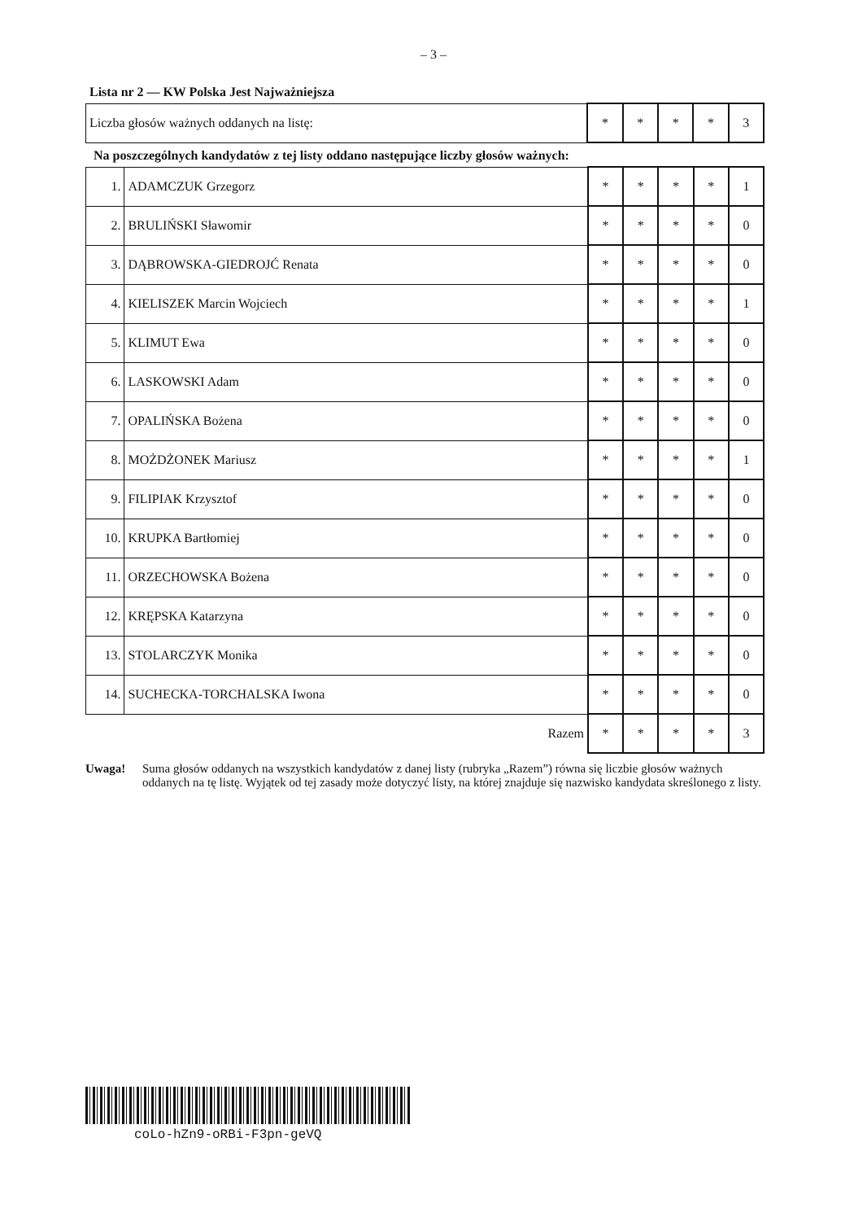– 3 –
Lista nr 2 — KW Polska Jest Najważniejsza
| Liczba głosów ważnych oddanych na listę: | * | * | * | * | 3 |
Na poszczególnych kandydatów z tej listy oddano następujące liczby głosów ważnych:
| 1. | ADAMCZUK Grzegorz | * | * | * | * | 1 |
| 2. | BRULIŃSKI Sławomir | * | * | * | * | 0 |
| 3. | DĄBROWSKA-GIEDROJĆ Renata | * | * | * | * | 0 |
| 4. | KIELISZEK Marcin Wojciech | * | * | * | * | 1 |
| 5. | KLIMUT Ewa | * | * | * | * | 0 |
| 6. | LASKOWSKI Adam | * | * | * | * | 0 |
| 7. | OPALIŃSKA Bożena | * | * | * | * | 0 |
| 8. | MOŻDŻONEK Mariusz | * | * | * | * | 1 |
| 9. | FILIPIAK Krzysztof | * | * | * | * | 0 |
| 10. | KRUPKA Bartłomiej | * | * | * | * | 0 |
| 11. | ORZECHOWSKA Bożena | * | * | * | * | 0 |
| 12. | KRĘPSKA Katarzyna | * | * | * | * | 0 |
| 13. | STOLARCZYK Monika | * | * | * | * | 0 |
| 14. | SUCHECKA-TORCHALSKA Iwona | * | * | * | * | 0 |
| Razem | | * | * | * | * | 3 |
Uwaga! Suma głosów oddanych na wszystkich kandydatów z danej listy (rubryka „Razem”) równa się liczbie głosów ważnych oddanych na tę listę. Wyjątek od tej zasady może dotyczyć listy, na której znajduje się nazwisko kandydata skreślonego z listy.
coLo-hZn9-oRBi-F3pn-geVQ